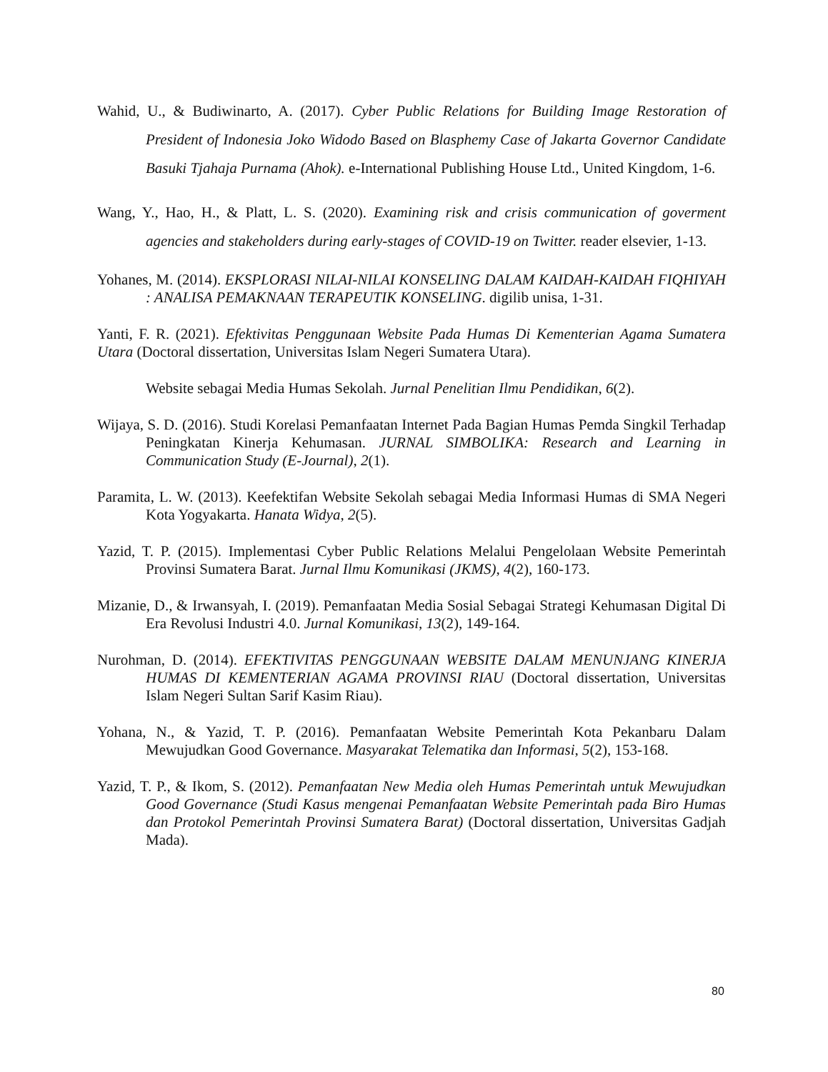Wahid, U., & Budiwinarto, A. (2017). Cyber Public Relations for Building Image Restoration of President of Indonesia Joko Widodo Based on Blasphemy Case of Jakarta Governor Candidate Basuki Tjahaja Purnama (Ahok). e-International Publishing House Ltd., United Kingdom, 1-6.
Wang, Y., Hao, H., & Platt, L. S. (2020). Examining risk and crisis communication of goverment agencies and stakeholders during early-stages of COVID-19 on Twitter. reader elsevier, 1-13.
Yohanes, M. (2014). EKSPLORASI NILAI-NILAI KONSELING DALAM KAIDAH-KAIDAH FIQHIYAH : ANALISA PEMAKNAAN TERAPEUTIK KONSELING. digilib unisa, 1-31.
Yanti, F. R. (2021). Efektivitas Penggunaan Website Pada Humas Di Kementerian Agama Sumatera Utara (Doctoral dissertation, Universitas Islam Negeri Sumatera Utara).
Website sebagai Media Humas Sekolah. Jurnal Penelitian Ilmu Pendidikan, 6(2).
Wijaya, S. D. (2016). Studi Korelasi Pemanfaatan Internet Pada Bagian Humas Pemda Singkil Terhadap Peningkatan Kinerja Kehumasan. JURNAL SIMBOLIKA: Research and Learning in Communication Study (E-Journal), 2(1).
Paramita, L. W. (2013). Keefektifan Website Sekolah sebagai Media Informasi Humas di SMA Negeri Kota Yogyakarta. Hanata Widya, 2(5).
Yazid, T. P. (2015). Implementasi Cyber Public Relations Melalui Pengelolaan Website Pemerintah Provinsi Sumatera Barat. Jurnal Ilmu Komunikasi (JKMS), 4(2), 160-173.
Mizanie, D., & Irwansyah, I. (2019). Pemanfaatan Media Sosial Sebagai Strategi Kehumasan Digital Di Era Revolusi Industri 4.0. Jurnal Komunikasi, 13(2), 149-164.
Nurohman, D. (2014). EFEKTIVITAS PENGGUNAAN WEBSITE DALAM MENUNJANG KINERJA HUMAS DI KEMENTERIAN AGAMA PROVINSI RIAU (Doctoral dissertation, Universitas Islam Negeri Sultan Sarif Kasim Riau).
Yohana, N., & Yazid, T. P. (2016). Pemanfaatan Website Pemerintah Kota Pekanbaru Dalam Mewujudkan Good Governance. Masyarakat Telematika dan Informasi, 5(2), 153-168.
Yazid, T. P., & Ikom, S. (2012). Pemanfaatan New Media oleh Humas Pemerintah untuk Mewujudkan Good Governance (Studi Kasus mengenai Pemanfaatan Website Pemerintah pada Biro Humas dan Protokol Pemerintah Provinsi Sumatera Barat) (Doctoral dissertation, Universitas Gadjah Mada).
80